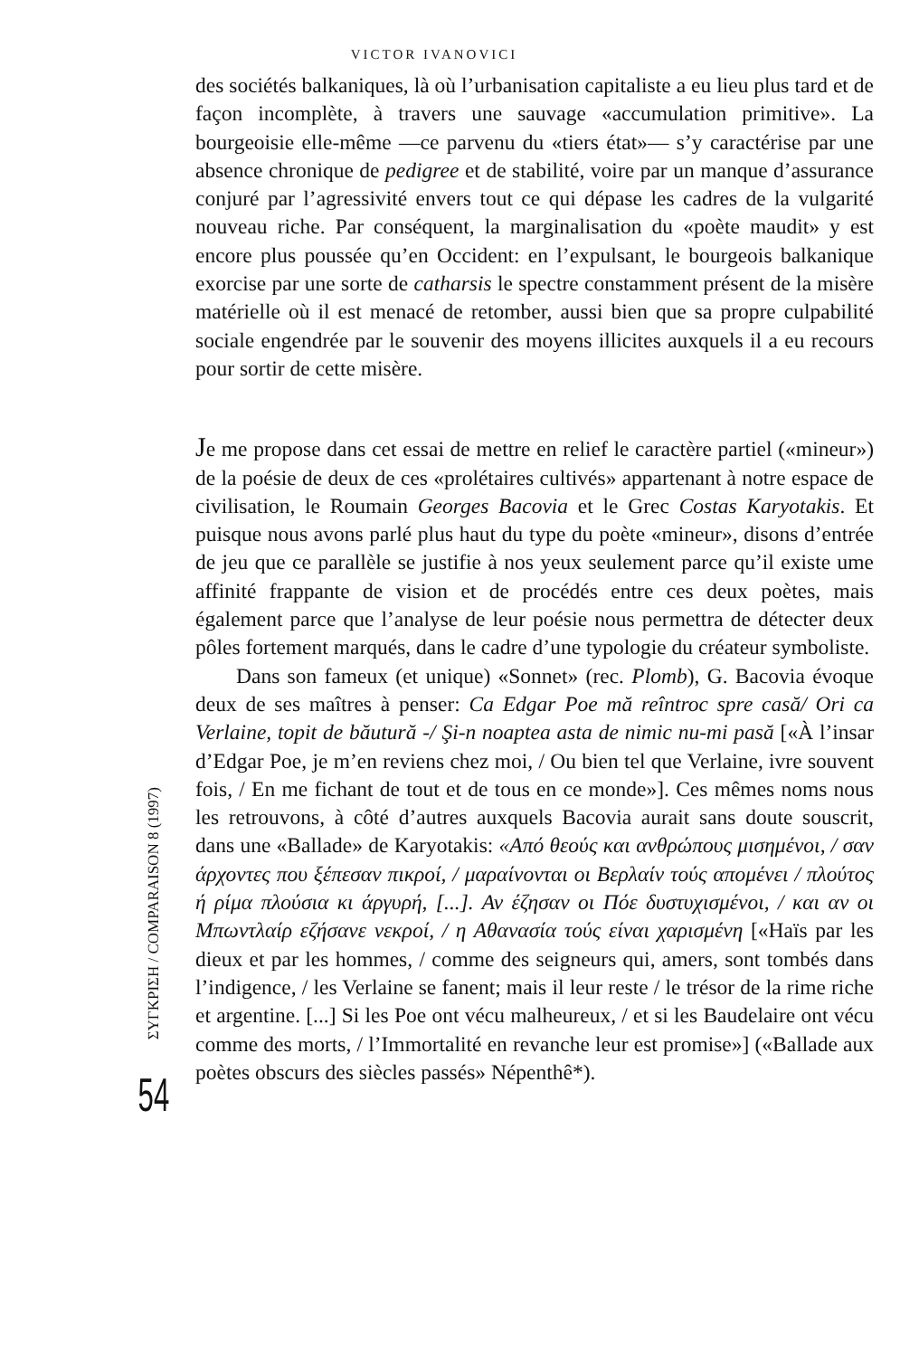VICTOR IVANOVICI
des sociétés balkaniques, là où l’urbanisation capitaliste a eu lieu plus tard et de façon incomplète, à travers une sauvage «accumulation primitive». La bourgeoisie elle-même —ce parvenu du «tiers état»— s’y caractérise par une absence chronique de pedigree et de stabilité, voire par un manque d’assurance conjuré par l’agressivité envers tout ce qui dépase les cadres de la vulgarité nouveau riche. Par conséquent, la marginalisation du «poète maudit» y est encore plus poussée qu’en Occident: en l’expulsant, le bourgeois balkanique exorcise par une sorte de catharsis le spectre constamment présent de la misère matérielle où il est menacé de retomber, aussi bien que sa propre culpabilité sociale engendrée par le souvenir des moyens illicites auxquels il a eu recours pour sortir de cette misère.
Je me propose dans cet essai de mettre en relief le caractère partiel («mineur») de la poésie de deux de ces «prolétaires cultivés» appartenant à notre espace de civilisation, le Roumain Georges Bacovia et le Grec Costas Karyotakis. Et puisque nous avons parlé plus haut du type du poète «mineur», disons d’entrée de jeu que ce parallèle se justifie à nos yeux seulement parce qu’il existe ume affinité frappante de vision et de procédés entre ces deux poètes, mais également parce que l’analyse de leur poésie nous permettra de détecter deux pôles fortement marqués, dans le cadre d’une typologie du créateur symboliste.
Dans son fameux (et unique) «Sonnet» (rec. Plomb), G. Bacovia évoque deux de ses maîtres à penser: Ca Edgar Poe mă reîntroc spre casă/ Ori ca Verlaine, topit de băutură -/ Şi-n noaptea asta de nimic nu-mi pasă [«À l’insar d’Edgar Poe, je m’en reviens chez moi, / Ou bien tel que Verlaine, ivre souvent fois, / En me fichant de tout et de tous en ce monde»]. Ces mêmes noms nous les retrouvons, à côté d’autres auxquels Bacovia aurait sans doute souscrit, dans une «Ballade» de Karyotakis: «Από θεούς και ανθρώπους μισημένοι, / σαν άρχοντες που ξέπεσαν πικροί, / μαραίνονται οι Βερλαίν τούς απομένει / πλούτος ή ρίμα πλούσια κι άργυρή, [...]. Αν έζησαν οι Πόε δυστυχισμένοι, / και αν οι Μπωντλαίρ εζήσανε νεκροί, / η Αθανασία τούς είναι χαρισμένη [«Haïs par les dieux et par les hommes, / comme des seigneurs qui, amers, sont tombés dans l’indigence, / les Verlaine se fanent; mais il leur reste / le trésor de la rime riche et argentine. [...] Si les Poe ont vécu malheureux, / et si les Baudelaire ont vécu comme des morts, / l’Immortalité en revanche leur est promise»] («Ballade aux poètes obscurs des siècles passés» Népenthê*).
ΣΥΓΚΡΙΣΗ / COMPARAISON 8 (1997)
54